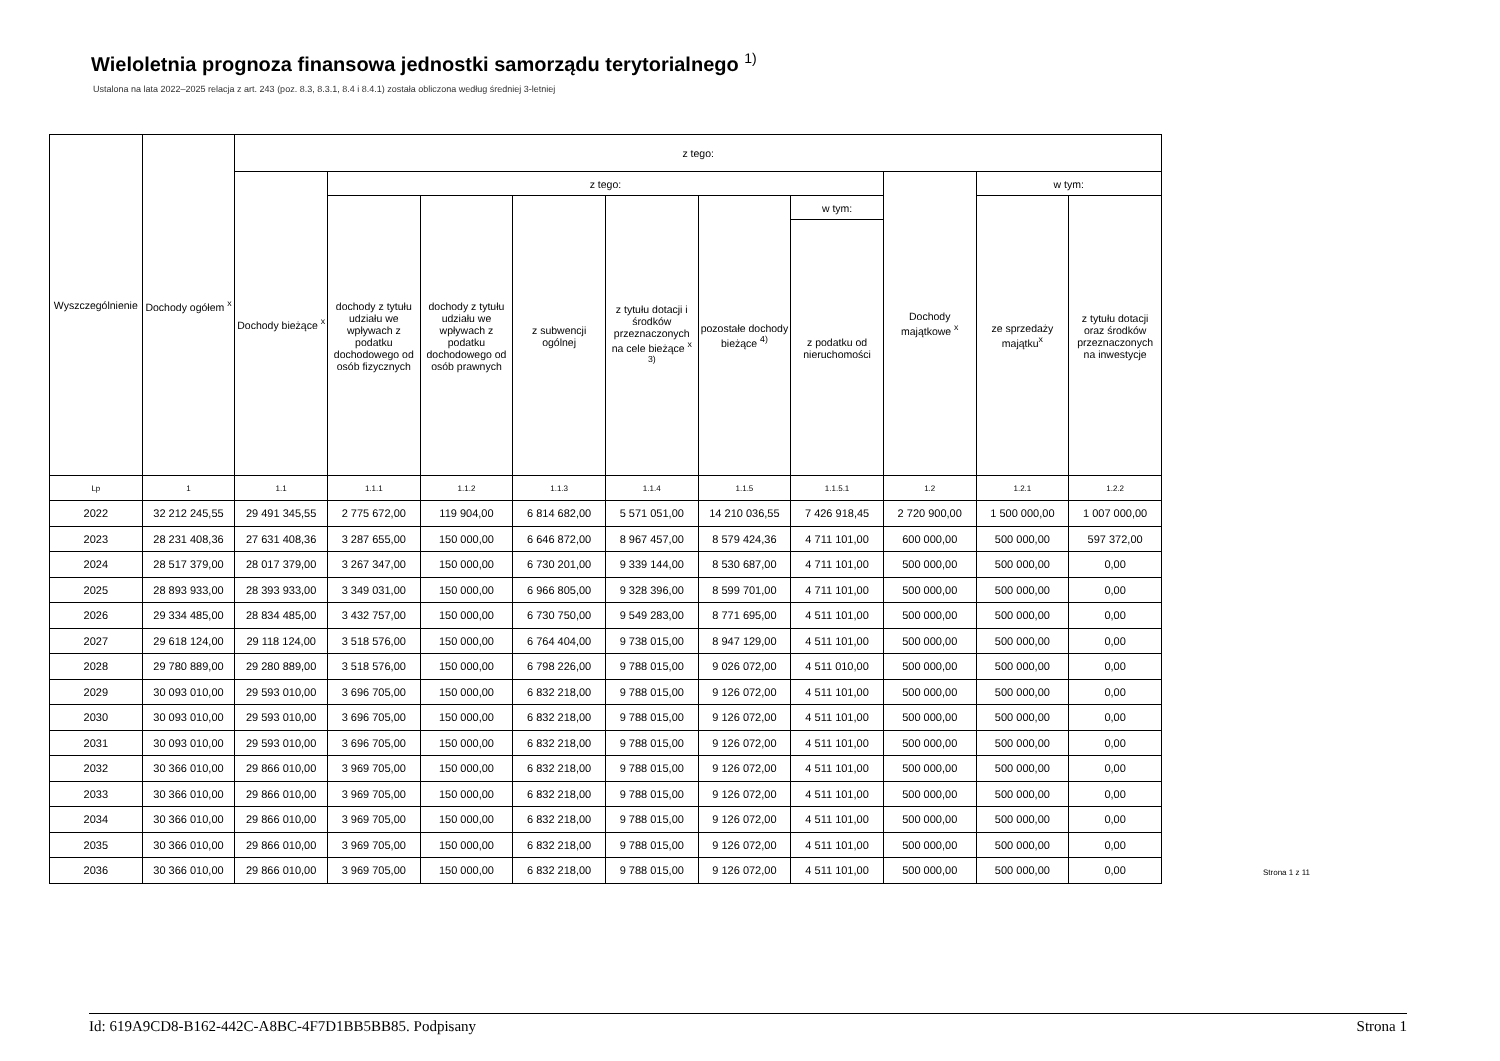Wieloletnia prognoza finansowa jednostki samorządu terytorialnego <sup>1)</sup>
Ustalona na lata 2022–2025 relacja z art. 243 (poz. 8.3, 8.3.1, 8.4 i 8.4.1) została obliczona według średniej 3-letniej
| Wyszczególnienie | Dochody ogółem <sup>x</sup> | z tego: | | | | | | | | | |
| --- | --- | --- | --- | --- | --- | --- | --- | --- | --- | --- | --- |
| | | Dochody bieżące <sup>x</sup> | z tego: | | | | | | Dochody majątkowe <sup>x</sup> | w tym: | |
| | | | dochody z tytułu udziału we wpływach z podatku dochodowego od osób fizycznych | dochody z tytułu udziału we wpływach z podatku dochodowego od osób prawnych | z subwencji ogólnej | z tytułu dotacji i środków przeznaczonych na cele bieżące <sup>x 3)</sup> | pozostałe dochody bieżące <sup>4)</sup> | w tym: | | ze sprzedaży majątku<sup>x</sup> | z tytułu dotacji oraz środków przeznaczonych na inwestycje |
| | | | | | | | | z podatku od nieruchomości | | | |
| Lp | 1 | 1.1 | 1.1.1 | 1.1.2 | 1.1.3 | 1.1.4 | 1.1.5 | 1.1.5.1 | 1.2 | 1.2.1 | 1.2.2 |
| 2022 | 32 212 245,55 | 29 491 345,55 | 2 775 672,00 | 119 904,00 | 6 814 682,00 | 5 571 051,00 | 14 210 036,55 | 7 426 918,45 | 2 720 900,00 | 1 500 000,00 | 1 007 000,00 |
| 2023 | 28 231 408,36 | 27 631 408,36 | 3 287 655,00 | 150 000,00 | 6 646 872,00 | 8 967 457,00 | 8 579 424,36 | 4 711 101,00 | 600 000,00 | 500 000,00 | 597 372,00 |
| 2024 | 28 517 379,00 | 28 017 379,00 | 3 267 347,00 | 150 000,00 | 6 730 201,00 | 9 339 144,00 | 8 530 687,00 | 4 711 101,00 | 500 000,00 | 500 000,00 | 0,00 |
| 2025 | 28 893 933,00 | 28 393 933,00 | 3 349 031,00 | 150 000,00 | 6 966 805,00 | 9 328 396,00 | 8 599 701,00 | 4 711 101,00 | 500 000,00 | 500 000,00 | 0,00 |
| 2026 | 29 334 485,00 | 28 834 485,00 | 3 432 757,00 | 150 000,00 | 6 730 750,00 | 9 549 283,00 | 8 771 695,00 | 4 511 101,00 | 500 000,00 | 500 000,00 | 0,00 |
| 2027 | 29 618 124,00 | 29 118 124,00 | 3 518 576,00 | 150 000,00 | 6 764 404,00 | 9 738 015,00 | 8 947 129,00 | 4 511 101,00 | 500 000,00 | 500 000,00 | 0,00 |
| 2028 | 29 780 889,00 | 29 280 889,00 | 3 518 576,00 | 150 000,00 | 6 798 226,00 | 9 788 015,00 | 9 026 072,00 | 4 511 010,00 | 500 000,00 | 500 000,00 | 0,00 |
| 2029 | 30 093 010,00 | 29 593 010,00 | 3 696 705,00 | 150 000,00 | 6 832 218,00 | 9 788 015,00 | 9 126 072,00 | 4 511 101,00 | 500 000,00 | 500 000,00 | 0,00 |
| 2030 | 30 093 010,00 | 29 593 010,00 | 3 696 705,00 | 150 000,00 | 6 832 218,00 | 9 788 015,00 | 9 126 072,00 | 4 511 101,00 | 500 000,00 | 500 000,00 | 0,00 |
| 2031 | 30 093 010,00 | 29 593 010,00 | 3 696 705,00 | 150 000,00 | 6 832 218,00 | 9 788 015,00 | 9 126 072,00 | 4 511 101,00 | 500 000,00 | 500 000,00 | 0,00 |
| 2032 | 30 366 010,00 | 29 866 010,00 | 3 969 705,00 | 150 000,00 | 6 832 218,00 | 9 788 015,00 | 9 126 072,00 | 4 511 101,00 | 500 000,00 | 500 000,00 | 0,00 |
| 2033 | 30 366 010,00 | 29 866 010,00 | 3 969 705,00 | 150 000,00 | 6 832 218,00 | 9 788 015,00 | 9 126 072,00 | 4 511 101,00 | 500 000,00 | 500 000,00 | 0,00 |
| 2034 | 30 366 010,00 | 29 866 010,00 | 3 969 705,00 | 150 000,00 | 6 832 218,00 | 9 788 015,00 | 9 126 072,00 | 4 511 101,00 | 500 000,00 | 500 000,00 | 0,00 |
| 2035 | 30 366 010,00 | 29 866 010,00 | 3 969 705,00 | 150 000,00 | 6 832 218,00 | 9 788 015,00 | 9 126 072,00 | 4 511 101,00 | 500 000,00 | 500 000,00 | 0,00 |
| 2036 | 30 366 010,00 | 29 866 010,00 | 3 969 705,00 | 150 000,00 | 6 832 218,00 | 9 788 015,00 | 9 126 072,00 | 4 511 101,00 | 500 000,00 | 500 000,00 | 0,00 |
Strona 1 z 11
Id: 619A9CD8-B162-442C-A8BC-4F7D1BB5BB85. Podpisany Strona 1